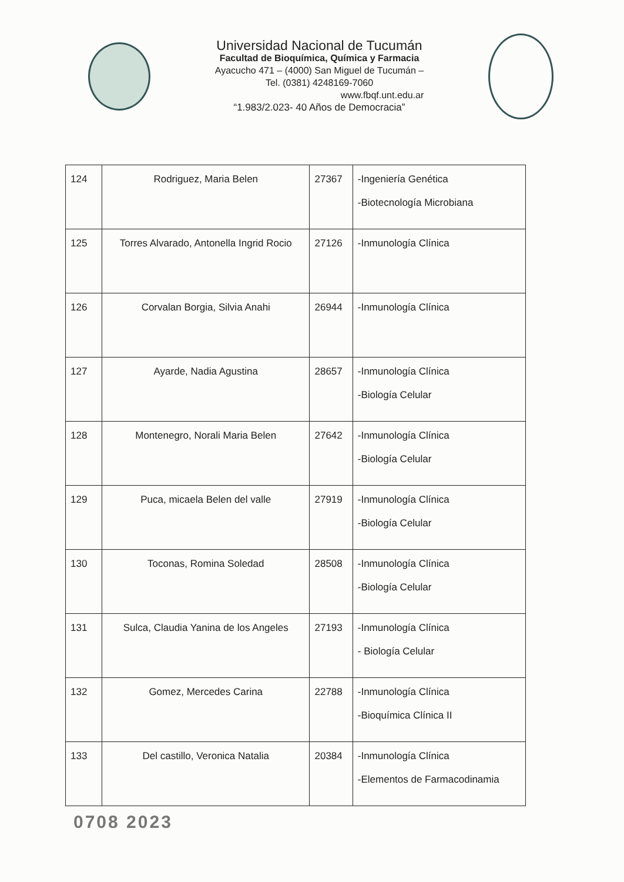Universidad Nacional de Tucumán
Facultad de Bioquímica, Química y Farmacia
Ayacucho 471 – (4000) San Miguel de Tucumán –
Tel. (0381) 4248169-7060
www.fbqf.unt.edu.ar
“1.983/2.023- 40 Años de Democracia”
| 124 | Rodriguez, Maria Belen | 27367 | -Ingeniería Genética -Biotecnología Microbiana |
| 125 | Torres Alvarado, Antonella Ingrid Rocio | 27126 | -Inmunología Clínica |
| 126 | Corvalan Borgia, Silvia Anahi | 26944 | -Inmunología Clínica |
| 127 | Ayarde, Nadia Agustina | 28657 | -Inmunología Clínica -Biología Celular |
| 128 | Montenegro, Norali Maria Belen | 27642 | -Inmunología Clínica -Biología Celular |
| 129 | Puca, micaela Belen del valle | 27919 | -Inmunología Clínica -Biología Celular |
| 130 | Toconas, Romina Soledad | 28508 | -Inmunología Clínica -Biología Celular |
| 131 | Sulca, Claudia Yanina de los Angeles | 27193 | -Inmunología Clínica - Biología Celular |
| 132 | Gomez, Mercedes Carina | 22788 | -Inmunología Clínica -Bioquímica Clínica II |
| 133 | Del castillo, Veronica Natalia | 20384 | -Inmunología Clínica -Elementos de Farmacodinamia |
0708 2023